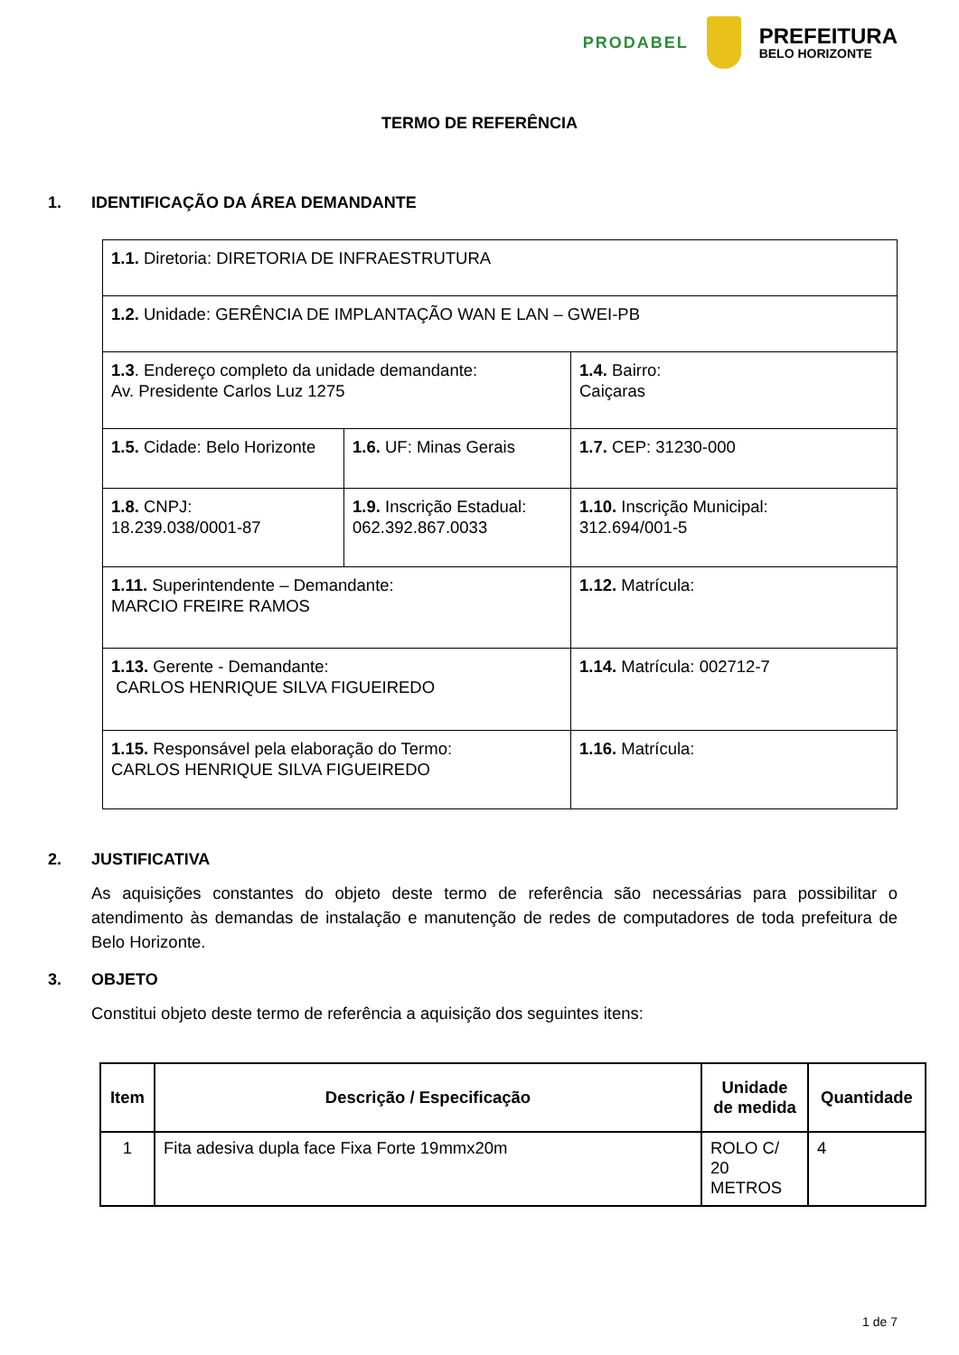PRODABEL
PREFEITURA
BELO HORIZONTE
TERMO DE REFERÊNCIA
1. IDENTIFICAÇÃO DA ÁREA DEMANDANTE
| 1.1. Diretoria: DIRETORIA DE INFRAESTRUTURA | | |
| 1.2. Unidade: GERÊNCIA DE IMPLANTAÇÃO WAN E LAN – GWEI-PB | | |
| 1.3 . Endereço completo da unidade demandante: Av. Presidente Carlos Luz 1275 | | 1.4. Bairro: Caiçaras |
| 1.5. Cidade: Belo Horizonte | 1.6. UF: Minas Gerais | 1.7. CEP: 31230-000 |
| 1.8. CNPJ: 18.239.038/0001-87 | 1.9. Inscrição Estadual: 062.392.867.0033 | 1.10. Inscrição Municipal: 312.694/001-5 |
| 1.11. Superintendente – Demandante: MARCIO FREIRE RAMOS | | 1.12. Matrícula: |
| 1.13. Gerente - Demandante: CARLOS HENRIQUE SILVA FIGUEIREDO | | 1.14. Matrícula: 002712-7 |
| 1.15. Responsável pela elaboração do Termo: CARLOS HENRIQUE SILVA FIGUEIREDO | | 1.16. Matrícula: |
2. JUSTIFICATIVA
As aquisições constantes do objeto deste termo de referência são necessárias para possibilitar o atendimento às demandas de instalação e manutenção de redes de computadores de toda prefeitura de Belo Horizonte.
3. OBJETO
Constitui objeto deste termo de referência a aquisição dos seguintes itens:
| Item | Descrição / Especificação | Unidade de medida | Quantidade |
| --- | --- | --- | --- |
| 1 | Fita adesiva dupla face Fixa Forte 19mmx20m | ROLO C/ 20 METROS | 4 |
1 de 7